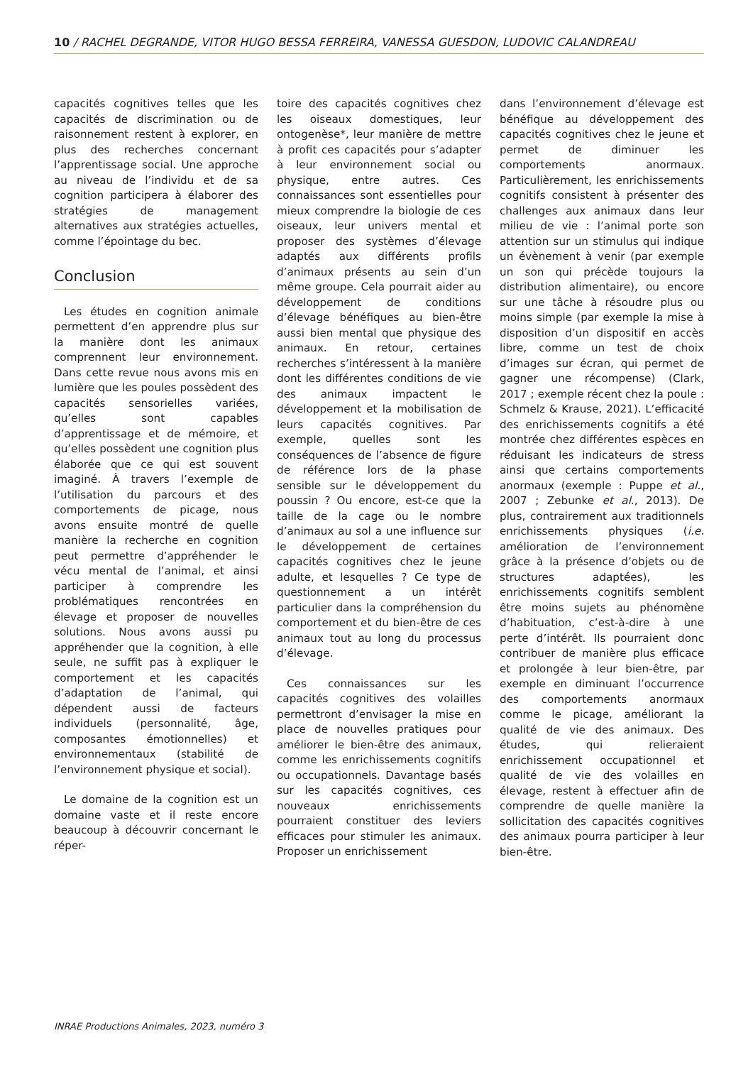10 / RACHEL DEGRANDE, VITOR HUGO BESSA FERREIRA, VANESSA GUESDON, LUDOVIC CALANDREAU
capacités cognitives telles que les capacités de discrimination ou de raisonnement restent à explorer, en plus des recherches concernant l’apprentissage social. Une approche au niveau de l’individu et de sa cognition participera à élaborer des stratégies de management alternatives aux stratégies actuelles, comme l’épointage du bec.
Conclusion
Les études en cognition animale permettent d’en apprendre plus sur la manière dont les animaux comprennent leur environnement. Dans cette revue nous avons mis en lumière que les poules possèdent des capacités sensorielles variées, qu’elles sont capables d’apprentissage et de mémoire, et qu’elles possèdent une cognition plus élaborée que ce qui est souvent imaginé. À travers l’exemple de l’utilisation du parcours et des comportements de picage, nous avons ensuite montré de quelle manière la recherche en cognition peut permettre d’appréhender le vécu mental de l’animal, et ainsi participer à comprendre les problématiques rencontrées en élevage et proposer de nouvelles solutions. Nous avons aussi pu appréhender que la cognition, à elle seule, ne suffit pas à expliquer le comportement et les capacités d’adaptation de l’animal, qui dépendent aussi de facteurs individuels (personnalité, âge, composantes émotionnelles) et environnementaux (stabilité de l’environnement physique et social).
Le domaine de la cognition est un domaine vaste et il reste encore beaucoup à découvrir concernant le réper-
toire des capacités cognitives chez les oiseaux domestiques, leur ontogenèse*, leur manière de mettre à profit ces capacités pour s’adapter à leur environnement social ou physique, entre autres. Ces connaissances sont essentielles pour mieux comprendre la biologie de ces oiseaux, leur univers mental et proposer des systèmes d’élevage adaptés aux différents profils d’animaux présents au sein d’un même groupe. Cela pourrait aider au développement de conditions d’élevage bénéfiques au bien-être aussi bien mental que physique des animaux. En retour, certaines recherches s’intéressent à la manière dont les différentes conditions de vie des animaux impactent le développement et la mobilisation de leurs capacités cognitives. Par exemple, quelles sont les conséquences de l’absence de figure de référence lors de la phase sensible sur le développement du poussin ? Ou encore, est-ce que la taille de la cage ou le nombre d’animaux au sol a une influence sur le développement de certaines capacités cognitives chez le jeune adulte, et lesquelles ? Ce type de questionnement a un intérêt particulier dans la compréhension du comportement et du bien-être de ces animaux tout au long du processus d’élevage.
Ces connaissances sur les capacités cognitives des volailles permettront d’envisager la mise en place de nouvelles pratiques pour améliorer le bien-être des animaux, comme les enrichissements cognitifs ou occupationnels. Davantage basés sur les capacités cognitives, ces nouveaux enrichissements pourraient constituer des leviers efficaces pour stimuler les animaux. Proposer un enrichissement
dans l’environnement d’élevage est bénéfique au développement des capacités cognitives chez le jeune et permet de diminuer les comportements anormaux. Particulièrement, les enrichissements cognitifs consistent à présenter des challenges aux animaux dans leur milieu de vie : l’animal porte son attention sur un stimulus qui indique un évènement à venir (par exemple un son qui précède toujours la distribution alimentaire), ou encore sur une tâche à résoudre plus ou moins simple (par exemple la mise à disposition d’un dispositif en accès libre, comme un test de choix d’images sur écran, qui permet de gagner une récompense) (Clark, 2017 ; exemple récent chez la poule : Schmelz & Krause, 2021). L’efficacité des enrichissements cognitifs a été montrée chez différentes espèces en réduisant les indicateurs de stress ainsi que certains comportements anormaux (exemple : Puppe et al., 2007 ; Zebunke et al., 2013). De plus, contrairement aux traditionnels enrichissements physiques (i.e. amélioration de l’environnement grâce à la présence d’objets ou de structures adaptées), les enrichissements cognitifs semblent être moins sujets au phénomène d’habituation, c’est-à-dire à une perte d’intérêt. Ils pourraient donc contribuer de manière plus efficace et prolongée à leur bien-être, par exemple en diminuant l’occurrence des comportements anormaux comme le picage, améliorant la qualité de vie des animaux. Des études, qui relieraient enrichissement occupationnel et qualité de vie des volailles en élevage, restent à effectuer afin de comprendre de quelle manière la sollicitation des capacités cognitives des animaux pourra participer à leur bien-être.
INRAE Productions Animales, 2023, numéro 3